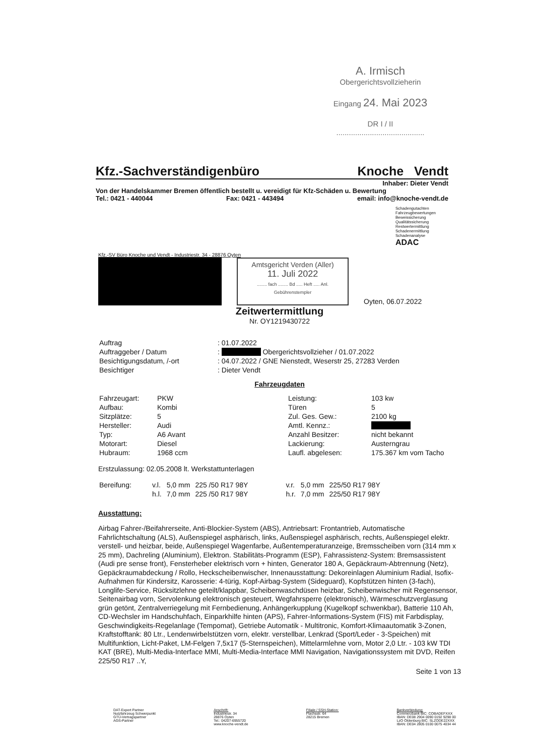A. Irmisch
Obergerichtsvollzieherin
Eingang 24. Mai 2023
DR I / II ..........................................
Kfz.-Sachverständigenbüro Knoche Vendt
Inhaber: Dieter Vendt
Von der Handelskammer Bremen öffentlich bestellt u. vereidigt für Kfz-Schäden u. Bewertung
Tel.: 0421 - 440044 Fax: 0421 - 443494 email: info@knoche-vendt.de
Schadengutachten
Fahrzeugbewertungen
Beweissicherung
Qualitätssicherung
Restwertermittlung
Schadenermittlung
Schadenanalyse
ADAC
Kfz.-SV Büro Knoche und Vendt - Industriestr. 34 - 28876 Oyten
Amtsgericht Verden (Aller)
11. Juli 2022
........ fach ........ Bd ..... Heft ..... Anl. Gebührenstempler
Oyten, 06.07.2022
Zeitwertermittlung
Nr. OY1219430722
| Auftrag | : 01.07.2022 |
| Auftraggeber / Datum | : Obergerichtsvollzieher / 01.07.2022 |
| Besichtigungsdatum, /-ort | : 04.07.2022 / GNE Nienstedt, Weserstr 25, 27283 Verden |
| Besichtiger | : Dieter Vendt |
Fahrzeugdaten
| Fahrzeugart: | PKW | Leistung: | 103 kw |
| Aufbau: | Kombi | Türen | 5 |
| Sitzplätze: | 5 | Zul. Ges. Gew.: | 2100 kg |
| Hersteller: | Audi | Amtl. Kennz.: | |
| Typ: | A6 Avant | Anzahl Besitzer: | nicht bekannt |
| Motorart: | Diesel | Lackierung: | Austerngrau |
| Hubraum: | 1968 ccm | Laufl. abgelesen: | 175.367 km vom Tacho |
Erstzulassung: 02.05.2008 lt. Werkstattunterlagen
| Bereifung: | v.l. | 5,0 mm | 225 /50 R17 98Y | v.r. | 5,0 mm | 225/50 R17 98Y |
| | h.l. | 7,0 mm | 225 /50 R17 98Y | h.r. | 7,0 mm | 225/50 R17 98Y |
Ausstattung:
Airbag Fahrer-/Beifahrerseite, Anti-Blockier-System (ABS), Antriebsart: Frontantrieb, Automatische Fahrlichtschaltung (ALS), Außenspiegel asphärisch, links, Außenspiegel asphärisch, rechts, Außenspiegel elektr. verstell- und heizbar, beide, Außenspiegel Wagenfarbe, Außentemperaturanzeige, Bremsscheiben vorn (314 mm x 25 mm), Dachreling (Aluminium), Elektron. Stabilitäts-Programm (ESP), Fahrassistenz-System: Bremsassistent (Audi pre sense front), Fensterheber elektrisch vorn + hinten, Generator 180 A, Gepäckraum-Abtrennung (Netz), Gepäckraumabdeckung / Rollo, Heckscheibenwischer, Innenausstattung: Dekoreinlagen Aluminium Radial, Isofix-Aufnahmen für Kindersitz, Karosserie: 4-türig, Kopf-Airbag-System (Sideguard), Kopfstützen hinten (3-fach), Longlife-Service, Rücksitzlehne geteilt/klappbar, Scheibenwaschdüsen heizbar, Scheibenwischer mit Regensensor, Seitenairbag vorn, Servolenkung elektronisch gesteuert, Wegfahrsperre (elektronisch), Wärmeschutzverglasung grün getönt, Zentralverriegelung mit Fernbedienung, Anhängerkupplung (Kugelkopf schwenkbar), Batterie 110 Ah, CD-Wechsler im Handschuhfach, Einparkhilfe hinten (APS), Fahrer-Informations-System (FIS) mit Farbdisplay, Geschwindigkeits-Regelanlage (Tempomat), Getriebe Automatik - Multitronic, Komfort-Klimaautomatik 3-Zonen, Kraftstofftank: 80 Ltr., Lendenwirbelstützen vorn, elektr. verstellbar, Lenkrad (Sport/Leder - 3-Speichen) mit Multifunktion, Licht-Paket, LM-Felgen 7,5x17 (5-Sternspeichen), Mittelarmlehne vorn, Motor 2,0 Ltr. - 103 kW TDI KAT (BRE), Multi-Media-Interface MMI, Multi-Media-Interface MMI Navigation, Navigationssystem mit DVD, Reifen 225/50 R17 ..Y,
Seite 1 von 13
DAT-Expert Partner
Nutzfahrzeug Schwerpunkt
GTÜ-Vertragspartner
AGS-Partner
Anschrift:
Industriestr. 34
28876 Oyten
Tel.: 04207-6955720
www.knoche-vendt.de
Filiale / SSH-Station:
Flachsstr. 64
28215 Bremen
Bankverbindung:
Commerzbank BIC: COBADEFXXX
IBAN: DE08 2904 0090 0192 9298 00
LzO Oldenburg BIC: SLZODE22XXX
IBAN: DE04 2805 0100 0075 4034 44